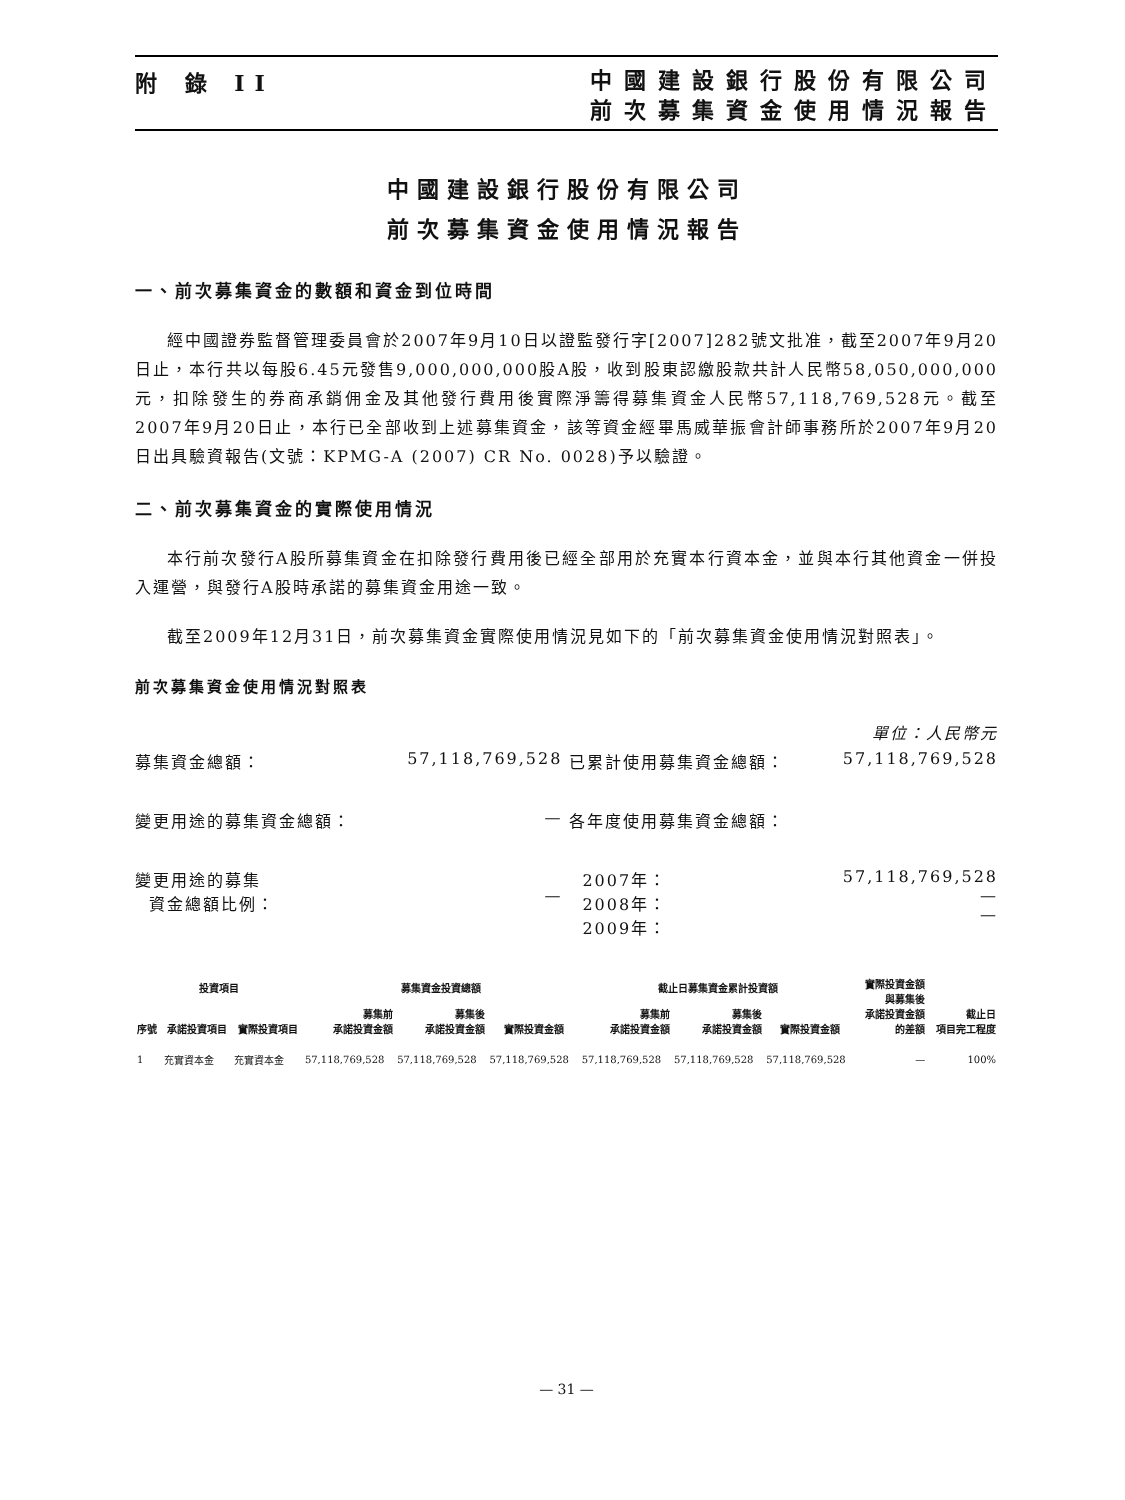附 錄 II
中國建設銀行股份有限公司
前次募集資金使用情況報告
中國建設銀行股份有限公司
前次募集資金使用情況報告
一、前次募集資金的數額和資金到位時間
經中國證券監督管理委員會於2007年9月10日以證監發行字[2007]282號文批准，截至2007年9月20日止，本行共以每股6.45元發售9,000,000,000股A股，收到股東認繳股款共計人民幣58,050,000,000元，扣除發生的券商承銷佣金及其他發行費用後實際淨籌得募集資金人民幣57,118,769,528元。截至2007年9月20日止，本行已全部收到上述募集資金，該等資金經畢馬威華振會計師事務所於2007年9月20日出具驗資報告(文號：KPMG-A (2007) CR No. 0028)予以驗證。
二、前次募集資金的實際使用情況
本行前次發行A股所募集資金在扣除發行費用後已經全部用於充實本行資本金，並與本行其他資金一併投入運營，與發行A股時承諾的募集資金用途一致。
截至2009年12月31日，前次募集資金實際使用情況見如下的「前次募集資金使用情況對照表」。
前次募集資金使用情況對照表
單位：人民幣元
| 募集資金總額： | 57,118,769,528 | 已累計使用募集資金總額： | 57,118,769,528 |
| 變更用途的募集資金總額： | — | 各年度使用募集資金總額： | |
| 變更用途的募集 資金總額比例： | — | 2007年： 2008年： 2009年： | 57,118,769,528 — — |
| 投資項目 | | | 募集資金投資總額 | | | 截止日募集資金累計投資額 | | | 實際投資金額 與募集後 承諾投資金額 的差額 | 截止日 項目完工程度 |
| --- | --- | --- | --- | --- | --- | --- | --- | --- | --- | --- |
| 序號 | 承諾投資項目 | 實際投資項目 | 募集前 承諾投資金額 | 募集後 承諾投資金額 | 實際投資金額 | 募集前 承諾投資金額 | 募集後 承諾投資金額 | 實際投資金額 | | |
| 1 | 充實資本金 | 充實資本金 | 57,118,769,528 | 57,118,769,528 | 57,118,769,528 | 57,118,769,528 | 57,118,769,528 | 57,118,769,528 | — | 100% |
— 31 —